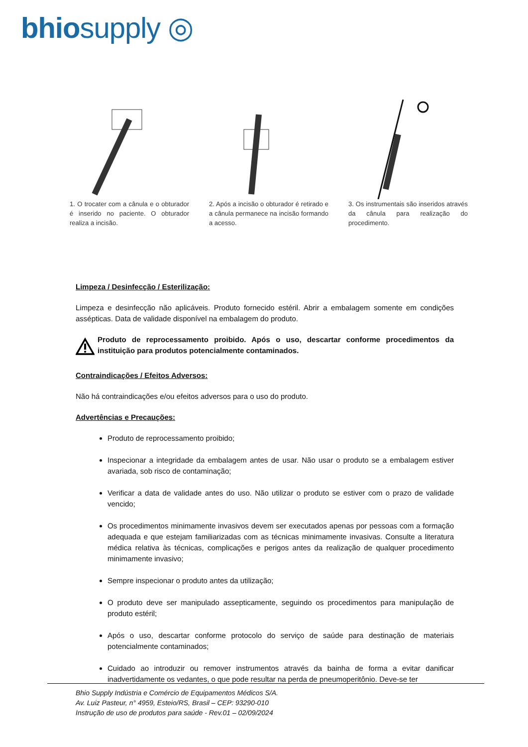bhiosupply ◎
1. O trocater com a cânula e o obturador é inserido no paciente. O obturador realiza a incisão.
2. Após a incisão o obturador é retirado e a cânula permanece na incisão formando a acesso.
3. Os instrumentais são inseridos através da cânula para realização do procedimento.
Limpeza / Desinfecção / Esterilização:
Limpeza e desinfecção não aplicáveis. Produto fornecido estéril. Abrir a embalagem somente em condições assépticas. Data de validade disponível na embalagem do produto.
Produto de reprocessamento proibido. Após o uso, descartar conforme procedimentos da instituição para produtos potencialmente contaminados.
Contraindicações / Efeitos Adversos:
Não há contraindicações e/ou efeitos adversos para o uso do produto.
Advertências e Precauções:
Produto de reprocessamento proibido;
Inspecionar a integridade da embalagem antes de usar. Não usar o produto se a embalagem estiver avariada, sob risco de contaminação;
Verificar a data de validade antes do uso. Não utilizar o produto se estiver com o prazo de validade vencido;
Os procedimentos minimamente invasivos devem ser executados apenas por pessoas com a formação adequada e que estejam familiarizadas com as técnicas minimamente invasivas. Consulte a literatura médica relativa às técnicas, complicações e perigos antes da realização de qualquer procedimento minimamente invasivo;
Sempre inspecionar o produto antes da utilização;
O produto deve ser manipulado assepticamente, seguindo os procedimentos para manipulação de produto estéril;
Após o uso, descartar conforme protocolo do serviço de saúde para destinação de materiais potencialmente contaminados;
Cuidado ao introduzir ou remover instrumentos através da bainha de forma a evitar danificar inadvertidamente os vedantes, o que pode resultar na perda de pneumoperitônio. Deve-se ter
Bhio Supply Indústria e Comércio de Equipamentos Médicos S/A.
Av. Luiz Pasteur, n° 4959, Esteio/RS, Brasil – CEP: 93290-010
Instrução de uso de produtos para saúde - Rev.01 – 02/09/2024